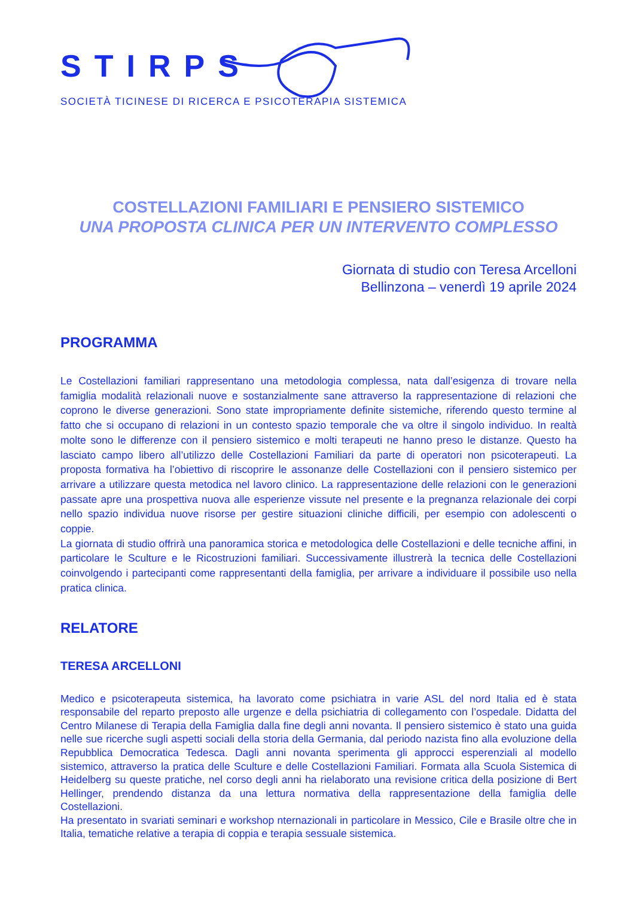STIRPS
SOCIETÀ TICINESE DI RICERCA E PSICOTERAPIA SISTEMICA
COSTELLAZIONI FAMILIARI E PENSIERO SISTEMICO
UNA PROPOSTA CLINICA PER UN INTERVENTO COMPLESSO
Giornata di studio con Teresa Arcelloni
Bellinzona – venerdì 19 aprile 2024
PROGRAMMA
Le Costellazioni familiari rappresentano una metodologia complessa, nata dall’esigenza di trovare nella famiglia modalità relazionali nuove e sostanzialmente sane attraverso la rappresentazione di relazioni che coprono le diverse generazioni. Sono state impropriamente definite sistemiche, riferendo questo termine al fatto che si occupano di relazioni in un contesto spazio temporale che va oltre il singolo individuo. In realtà molte sono le differenze con il pensiero sistemico e molti terapeuti ne hanno preso le distanze. Questo ha lasciato campo libero all’utilizzo delle Costellazioni Familiari da parte di operatori non psicoterapeuti. La proposta formativa ha l’obiettivo di riscoprire le assonanze delle Costellazioni con il pensiero sistemico per arrivare a utilizzare questa metodica nel lavoro clinico. La rappresentazione delle relazioni con le generazioni passate apre una prospettiva nuova alle esperienze vissute nel presente e la pregnanza relazionale dei corpi nello spazio individua nuove risorse per gestire situazioni cliniche difficili, per esempio con adolescenti o coppie.
La giornata di studio offrirà una panoramica storica e metodologica delle Costellazioni e delle tecniche affini, in particolare le Sculture e le Ricostruzioni familiari. Successivamente illustrerà la tecnica delle Costellazioni coinvolgendo i partecipanti come rappresentanti della famiglia, per arrivare a individuare il possibile uso nella pratica clinica.
RELATORE
TERESA ARCELLONI
Medico e psicoterapeuta sistemica, ha lavorato come psichiatra in varie ASL del nord Italia ed è stata responsabile del reparto preposto alle urgenze e della psichiatria di collegamento con l’ospedale. Didatta del Centro Milanese di Terapia della Famiglia dalla fine degli anni novanta. Il pensiero sistemico è stato una guida nelle sue ricerche sugli aspetti sociali della storia della Germania, dal periodo nazista fino alla evoluzione della Repubblica Democratica Tedesca. Dagli anni novanta sperimenta gli approcci esperenziali al modello sistemico, attraverso la pratica delle Sculture e delle Costellazioni Familiari. Formata alla Scuola Sistemica di Heidelberg su queste pratiche, nel corso degli anni ha rielaborato una revisione critica della posizione di Bert Hellinger, prendendo distanza da una lettura normativa della rappresentazione della famiglia delle Costellazioni.
Ha presentato in svariati seminari e workshop nternazionali in particolare in Messico, Cile e Brasile oltre che in Italia, tematiche relative a terapia di coppia e terapia sessuale sistemica.